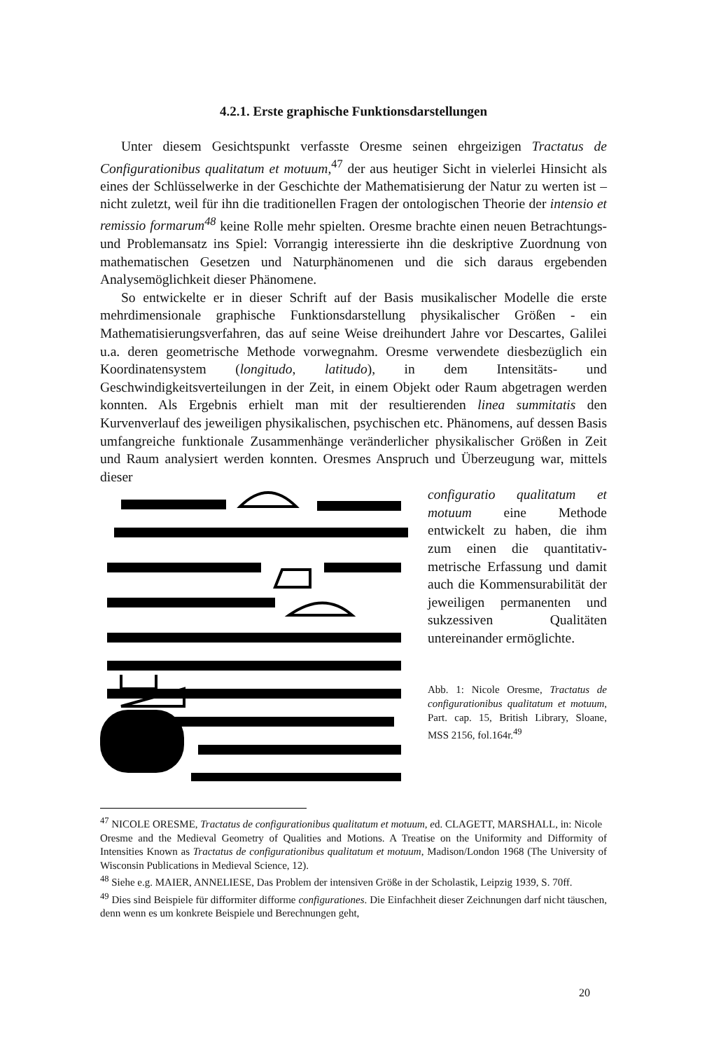4.2.1. Erste graphische Funktionsdarstellungen
Unter diesem Gesichtspunkt verfasste Oresme seinen ehrgeizigen Tractatus de Configurationibus qualitatum et motuum,<sup>47</sup> der aus heutiger Sicht in vielerlei Hinsicht als eines der Schlüsselwerke in der Geschichte der Mathematisierung der Natur zu werten ist – nicht zuletzt, weil für ihn die traditionellen Fragen der ontologischen Theorie der intensio et remissio formarum<sup>48</sup> keine Rolle mehr spielten. Oresme brachte einen neuen Betrachtungs- und Problemansatz ins Spiel: Vorrangig interessierte ihn die deskriptive Zuordnung von mathematischen Gesetzen und Naturphänomenen und die sich daraus ergebenden Analysemöglichkeit dieser Phänomene.
So entwickelte er in dieser Schrift auf der Basis musikalischer Modelle die erste mehrdimensionale graphische Funktionsdarstellung physikalischer Größen - ein Mathematisierungsverfahren, das auf seine Weise dreihundert Jahre vor Descartes, Galilei u.a. deren geometrische Methode vorwegnahm. Oresme verwendete diesbezüglich ein Koordinatensystem (longitudo, latitudo), in dem Intensitäts- und Geschwindigkeitsverteilungen in der Zeit, in einem Objekt oder Raum abgetragen werden konnten. Als Ergebnis erhielt man mit der resultierenden linea summitatis den Kurvenverlauf des jeweiligen physikalischen, psychischen etc. Phänomens, auf dessen Basis umfangreiche funktionale Zusammenhänge veränderlicher physikalischer Größen in Zeit und Raum analysiert werden konnten. Oresmes Anspruch und Überzeugung war, mittels dieser
configuratio qualitatum et motuum eine Methode entwickelt zu haben, die ihm zum einen die quantitativ-metrische Erfassung und damit auch die Kommensurabilität der jeweiligen permanenten und sukzessiven Qualitäten untereinander ermöglichte.
Abb. 1: Nicole Oresme, Tractatus de configurationibus qualitatum et motuum, Part. cap. 15, British Library, Sloane, MSS 2156, fol.164r.<sup>49</sup>
<sup>47</sup> NICOLE ORESME, Tractatus de configurationibus qualitatum et motuum, ed. CLAGETT, MARSHALL, in: Nicole
Oresme and the Medieval Geometry of Qualities and Motions. A Treatise on the Uniformity and Difformity of Intensities Known as Tractatus de configurationibus qualitatum et motuum, Madison/London 1968 (The University of Wisconsin Publications in Medieval Science, 12).
<sup>48</sup> Siehe e.g. MAIER, ANNELIESE, Das Problem der intensiven Größe in der Scholastik, Leipzig 1939, S. 70ff.
<sup>49</sup> Dies sind Beispiele für difformiter difforme configurationes. Die Einfachheit dieser Zeichnungen darf nicht täuschen, denn wenn es um konkrete Beispiele und Berechnungen geht,
20